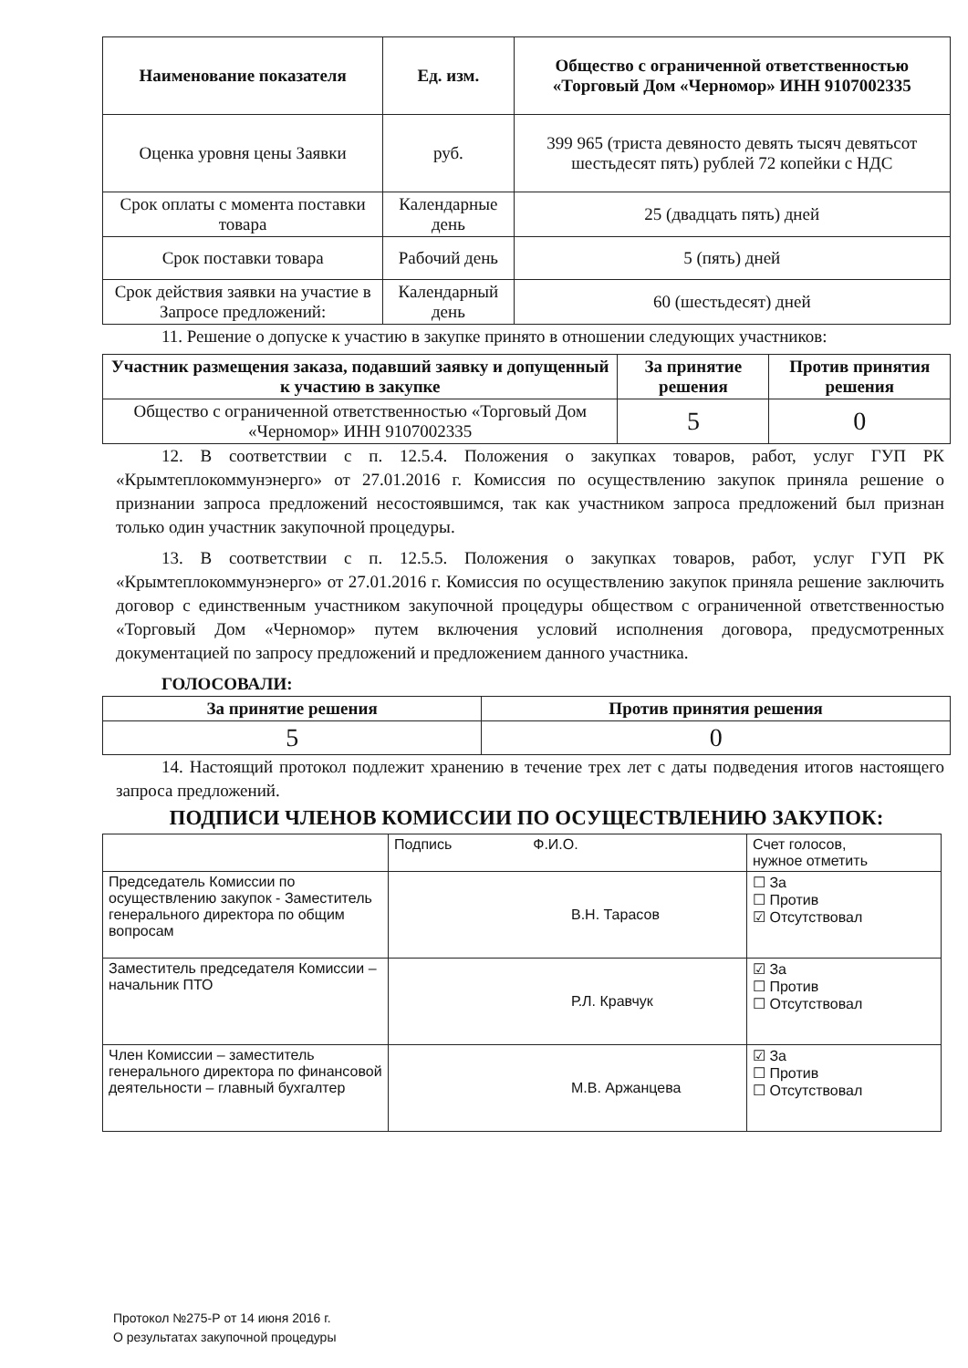| Наименование показателя | Ед. изм. | Общество с ограниченной ответственностью «Торговый Дом «Черномор» ИНН 9107002335 |
| --- | --- | --- |
| Оценка уровня цены Заявки | руб. | 399 965 (триста девяносто девять тысяч девятьсот шестьдесят пять) рублей 72 копейки с НДС |
| Срок оплаты с момента поставки товара | Календарные день | 25 (двадцать пять) дней |
| Срок поставки товара | Рабочий день | 5 (пять) дней |
| Срок действия заявки на участие в Запросе предложений: | Календарный день | 60 (шестьдесят) дней |
11. Решение о допуске к участию в закупке принято в отношении следующих участников:
| Участник размещения заказа, подавший заявку и допущенный к участию в закупке | За принятие решения | Против принятия решения |
| --- | --- | --- |
| Общество с ограниченной ответственностью «Торговый Дом «Черномор» ИНН 9107002335 | 5 | 0 |
12. В соответствии с п. 12.5.4. Положения о закупках товаров, работ, услуг ГУП РК «Крымтеплокоммунэнерго» от 27.01.2016 г. Комиссия по осуществлению закупок приняла решение о признании запроса предложений несостоявшимся, так как участником запроса предложений был признан только один участник закупочной процедуры.
13. В соответствии с п. 12.5.5. Положения о закупках товаров, работ, услуг ГУП РК «Крымтеплокоммунэнерго» от 27.01.2016 г. Комиссия по осуществлению закупок приняла решение заключить договор с единственным участником закупочной процедуры обществом с ограниченной ответственностью «Торговый Дом «Черномор» путем включения условий исполнения договора, предусмотренных документацией по запросу предложений и предложением данного участника.
ГОЛОСОВАЛИ:
| За принятие решения | Против принятия решения |
| --- | --- |
| 5 | 0 |
14. Настоящий протокол подлежит хранению в течение трех лет с даты подведения итогов настоящего запроса предложений.
ПОДПИСИ ЧЛЕНОВ КОМИССИИ ПО ОСУЩЕСТВЛЕНИЮ ЗАКУПОК:
| | Подпись Ф.И.О. | Счет голосов, нужное отметить |
| Председатель Комиссии по осуществлению закупок - Заместитель генерального директора по общим вопросам | В.Н. Тарасов | ☐ За ☐ Против ☑ Отсутствовал |
| Заместитель председателя Комиссии – начальник ПТО | Р.Л. Кравчук | ☑ За ☐ Против ☐ Отсутствовал |
| Член Комиссии – заместитель генерального директора по финансовой деятельности – главный бухгалтер | М.В. Аржанцева | ☑ За ☐ Против ☐ Отсутствовал |
Протокол №275-Р от 14 июня 2016 г.
О результатах закупочной процедуры